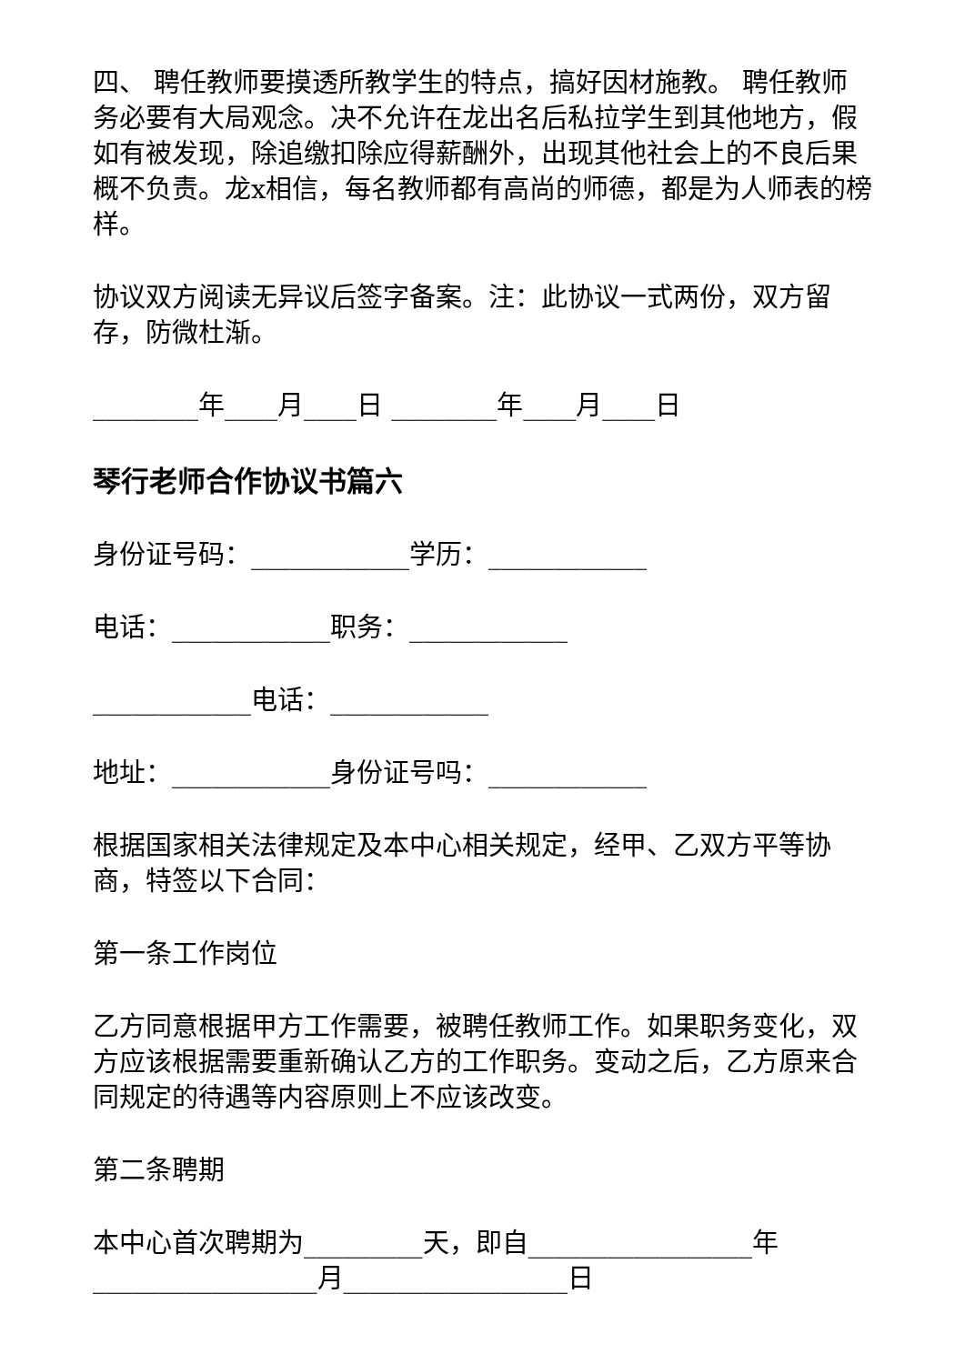四、 聘任教师要摸透所教学生的特点，搞好因材施教。 聘任教师务必要有大局观念。决不允许在龙出名后私拉学生到其他地方，假如有被发现，除追缴扣除应得薪酬外，出现其他社会上的不良后果概不负责。龙x相信，每名教师都有高尚的师德，都是为人师表的榜样。
协议双方阅读无异议后签字备案。注：此协议一式两份，双方留存，防微杜渐。
________年____月____日 ________年____月____日
琴行老师合作协议书篇六
身份证号码：____________学历：____________
电话：____________职务：____________
____________电话：____________
地址：____________身份证号吗：____________
根据国家相关法律规定及本中心相关规定，经甲、乙双方平等协商，特签以下合同：
第一条工作岗位
乙方同意根据甲方工作需要，被聘任教师工作。如果职务变化，双方应该根据需要重新确认乙方的工作职务。变动之后，乙方原来合同规定的待遇等内容原则上不应该改变。
第二条聘期
本中心首次聘期为_________天，即自_________________年_________________月_________________日